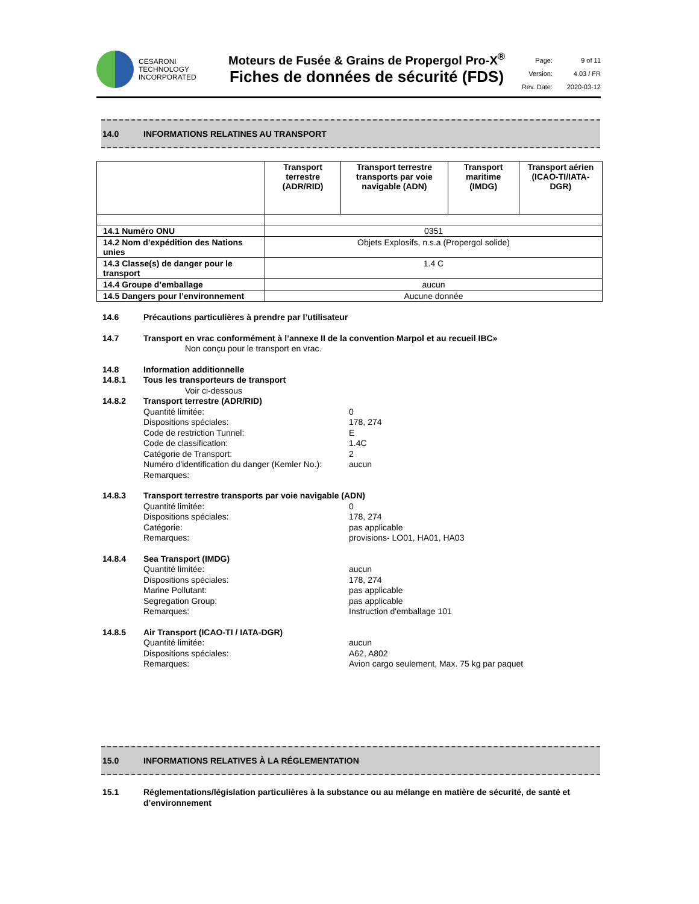CESARONI
TECHNOLOGY
INCORPORATED
Moteurs de Fusée & Grains de Propergol Pro-X<sup>®</sup>
Fiches de données de sécurité (FDS)
Page: 9 of 11 Version: 4.03 / FR Rev. Date: 2020-03-12
14.0 INFORMATIONS RELATINES AU TRANSPORT
| | Transport terrestre (ADR/RID) | Transport terrestre transports par voie navigable (ADN) | Transport maritime (IMDG) | Transport aérien (ICAO-TI/IATA-DGR) |
| --- | --- | --- | --- | --- |
| 14.1 Numéro ONU | 0351 | | | |
| 14.2 Nom d’expédition des Nations unies | Objets Explosifs, n.s.a (Propergol solide) | | | |
| 14.3 Classe(s) de danger pour le transport | 1.4 C | | | |
| 14.4 Groupe d’emballage | aucun | | | |
| 14.5 Dangers pour l’environnement | Aucune donnée | | | |
14.6 Précautions particulières à prendre par l’utilisateur
14.7 Transport en vrac conformément à l’annexe II de la convention Marpol et au recueil IBC»
Non conçu pour le transport en vrac.
14.8 Information additionnelle
14.8.1 Tous les transporteurs de transport
Voir ci-dessous
14.8.2 Transport terrestre (ADR/RID)
Quantité limitée: 0
Dispositions spéciales: 178, 274
Code de restriction Tunnel: E
Code de classification: 1.4C
Catégorie de Transport: 2
Numéro d'identification du danger (Kemler No.): aucun
Remarques:
14.8.3 Transport terrestre transports par voie navigable (ADN)
Quantité limitée: 0
Dispositions spéciales: 178, 274
Catégorie: pas applicable
Remarques: provisions- LO01, HA01, HA03
14.8.4 Sea Transport (IMDG)
Quantité limitée: aucun
Dispositions spéciales: 178, 274
Marine Pollutant: pas applicable
Segregation Group: pas applicable
Remarques: Instruction d'emballage 101
14.8.5 Air Transport (ICAO-TI / IATA-DGR)
Quantité limitée: aucun
Dispositions spéciales: A62, A802
Remarques: Avion cargo seulement, Max. 75 kg par paquet
15.0 INFORMATIONS RELATIVES À LA RÉGLEMENTATION
15.1 Réglementations/législation particulières à la substance ou au mélange en matière de sécurité, de santé et d’environnement